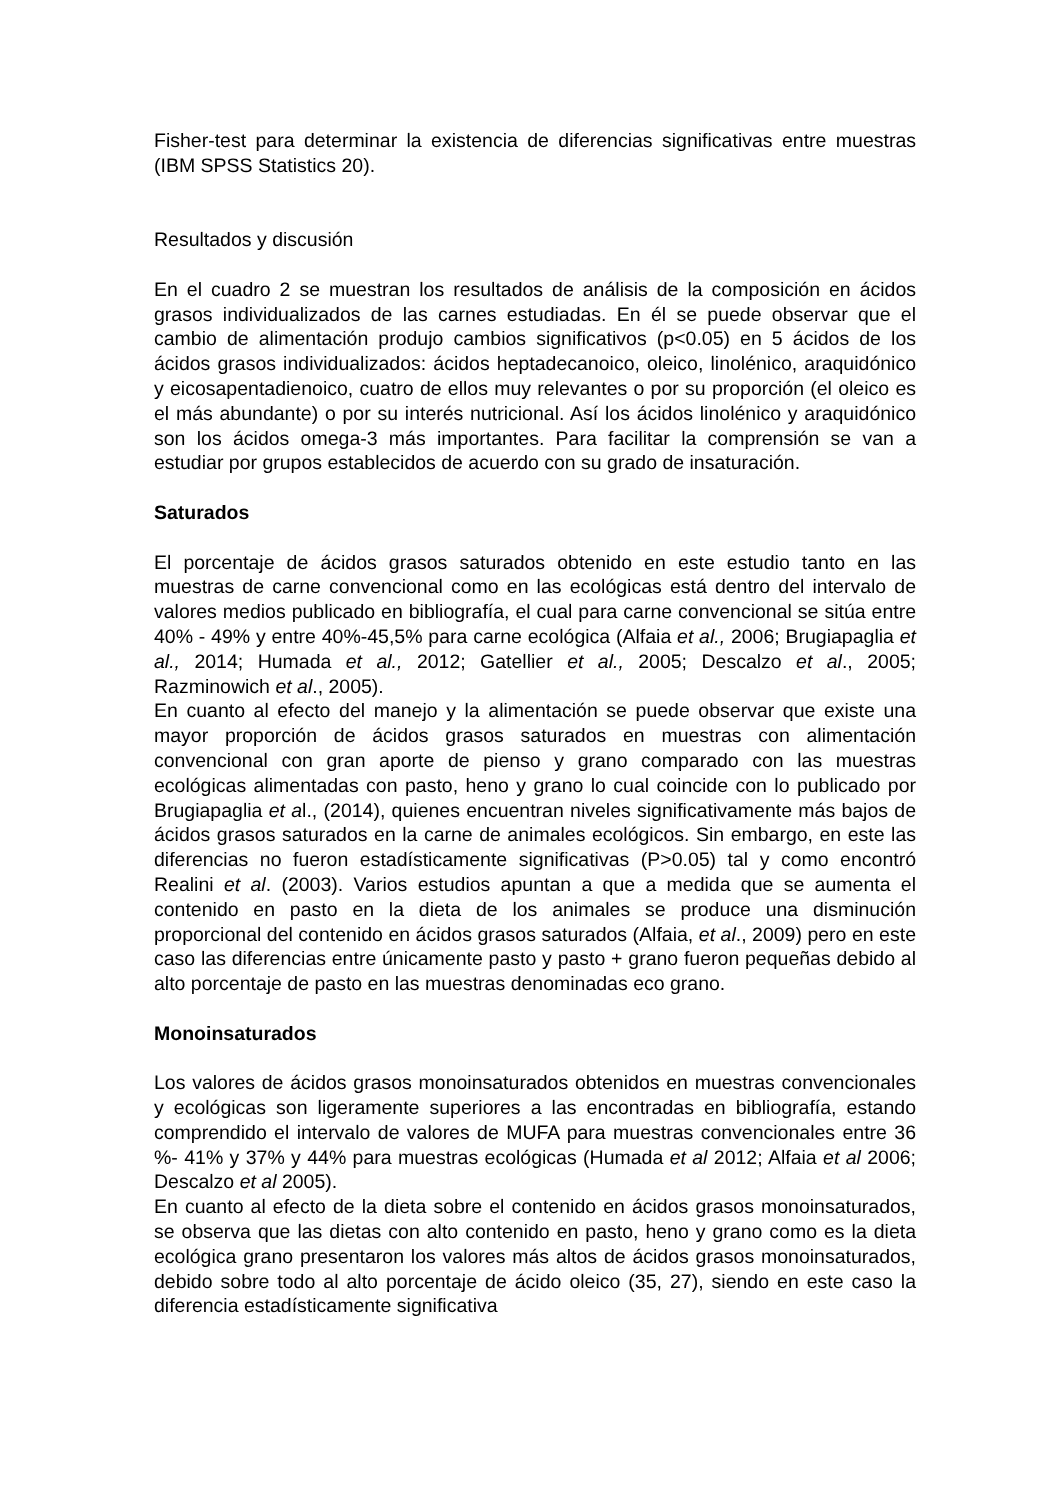Fisher-test para determinar la existencia de diferencias significativas entre muestras (IBM SPSS Statistics 20).
Resultados y discusión
En el cuadro 2 se muestran los resultados de análisis de la composición en ácidos grasos individualizados de las carnes estudiadas. En él se puede observar que el cambio de alimentación produjo cambios significativos (p<0.05) en 5 ácidos de los ácidos grasos individualizados: ácidos heptadecanoico, oleico, linolénico, araquidónico y eicosapentadienoico, cuatro de ellos muy relevantes o por su proporción (el oleico es el más abundante) o por su interés nutricional. Así los ácidos linolénico y araquidónico son los ácidos omega-3 más importantes. Para facilitar la comprensión se van a estudiar por grupos establecidos de acuerdo con su grado de insaturación.
Saturados
El porcentaje de ácidos grasos saturados obtenido en este estudio tanto en las muestras de carne convencional como en las ecológicas está dentro del intervalo de valores medios publicado en bibliografía, el cual para carne convencional se sitúa entre 40% - 49% y entre 40%-45,5% para carne ecológica (Alfaia et al., 2006; Brugiapaglia et al., 2014; Humada et al., 2012; Gatellier et al., 2005; Descalzo et al., 2005; Razminowich et al., 2005).
En cuanto al efecto del manejo y la alimentación se puede observar que existe una mayor proporción de ácidos grasos saturados en muestras con alimentación convencional con gran aporte de pienso y grano comparado con las muestras ecológicas alimentadas con pasto, heno y grano lo cual coincide con lo publicado por Brugiapaglia et al., (2014), quienes encuentran niveles significativamente más bajos de ácidos grasos saturados en la carne de animales ecológicos. Sin embargo, en este las diferencias no fueron estadísticamente significativas (P>0.05) tal y como encontró Realini et al. (2003). Varios estudios apuntan a que a medida que se aumenta el contenido en pasto en la dieta de los animales se produce una disminución proporcional del contenido en ácidos grasos saturados (Alfaia, et al., 2009) pero en este caso las diferencias entre únicamente pasto y pasto + grano fueron pequeñas debido al alto porcentaje de pasto en las muestras denominadas eco grano.
Monoinsaturados
Los valores de ácidos grasos monoinsaturados obtenidos en muestras convencionales y ecológicas son ligeramente superiores a las encontradas en bibliografía, estando comprendido el intervalo de valores de MUFA para muestras convencionales entre 36 %- 41% y 37% y 44% para muestras ecológicas (Humada et al 2012; Alfaia et al 2006; Descalzo et al 2005).
En cuanto al efecto de la dieta sobre el contenido en ácidos grasos monoinsaturados, se observa que las dietas con alto contenido en pasto, heno y grano como es la dieta ecológica grano presentaron los valores más altos de ácidos grasos monoinsaturados, debido sobre todo al alto porcentaje de ácido oleico (35, 27), siendo en este caso la diferencia estadísticamente significativa